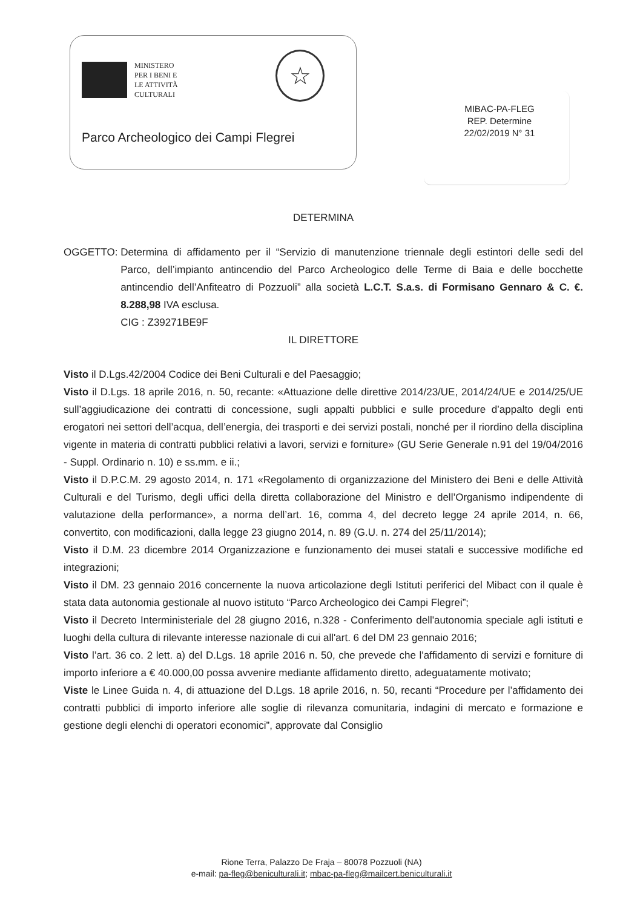MINISTERO
PER I BENI E
LE ATTIVITÀ
CULTURALI
☆
Parco Archeologico dei Campi Flegrei
MIBAC-PA-FLEG
REP. Determine
22/02/2019 N° 31
DETERMINA
OGGETTO: Determina di affidamento per il “Servizio di manutenzione triennale degli estintori delle sedi del Parco, dell’impianto antincendio del Parco Archeologico delle Terme di Baia e delle bocchette antincendio dell’Anfiteatro di Pozzuoli” alla società L.C.T. S.a.s. di Formisano Gennaro & C. €. 8.288,98 IVA esclusa.
CIG : Z39271BE9F
IL DIRETTORE
Visto il D.Lgs.42/2004 Codice dei Beni Culturali e del Paesaggio;
Visto il D.Lgs. 18 aprile 2016, n. 50, recante: «Attuazione delle direttive 2014/23/UE, 2014/24/UE e 2014/25/UE sull’aggiudicazione dei contratti di concessione, sugli appalti pubblici e sulle procedure d’appalto degli enti erogatori nei settori dell’acqua, dell’energia, dei trasporti e dei servizi postali, nonché per il riordino della disciplina vigente in materia di contratti pubblici relativi a lavori, servizi e forniture» (GU Serie Generale n.91 del 19/04/2016 - Suppl. Ordinario n. 10) e ss.mm. e ii.;
Visto il D.P.C.M. 29 agosto 2014, n. 171 «Regolamento di organizzazione del Ministero dei Beni e delle Attività Culturali e del Turismo, degli uffici della diretta collaborazione del Ministro e dell’Organismo indipendente di valutazione della performance», a norma dell’art. 16, comma 4, del decreto legge 24 aprile 2014, n. 66, convertito, con modificazioni, dalla legge 23 giugno 2014, n. 89 (G.U. n. 274 del 25/11/2014);
Visto il D.M. 23 dicembre 2014 Organizzazione e funzionamento dei musei statali e successive modifiche ed integrazioni;
Visto il DM. 23 gennaio 2016 concernente la nuova articolazione degli Istituti periferici del Mibact con il quale è stata data autonomia gestionale al nuovo istituto “Parco Archeologico dei Campi Flegrei”;
Visto il Decreto Interministeriale del 28 giugno 2016, n.328 - Conferimento dell'autonomia speciale agli istituti e luoghi della cultura di rilevante interesse nazionale di cui all'art. 6 del DM 23 gennaio 2016;
Visto l’art. 36 co. 2 lett. a) del D.Lgs. 18 aprile 2016 n. 50, che prevede che l'affidamento di servizi e forniture di importo inferiore a € 40.000,00 possa avvenire mediante affidamento diretto, adeguatamente motivato;
Viste le Linee Guida n. 4, di attuazione del D.Lgs. 18 aprile 2016, n. 50, recanti “Procedure per l’affidamento dei contratti pubblici di importo inferiore alle soglie di rilevanza comunitaria, indagini di mercato e formazione e gestione degli elenchi di operatori economici”, approvate dal Consiglio
Rione Terra, Palazzo De Fraja – 80078 Pozzuoli (NA)
e-mail: pa-fleg@beniculturali.it; mbac-pa-fleg@mailcert.beniculturali.it